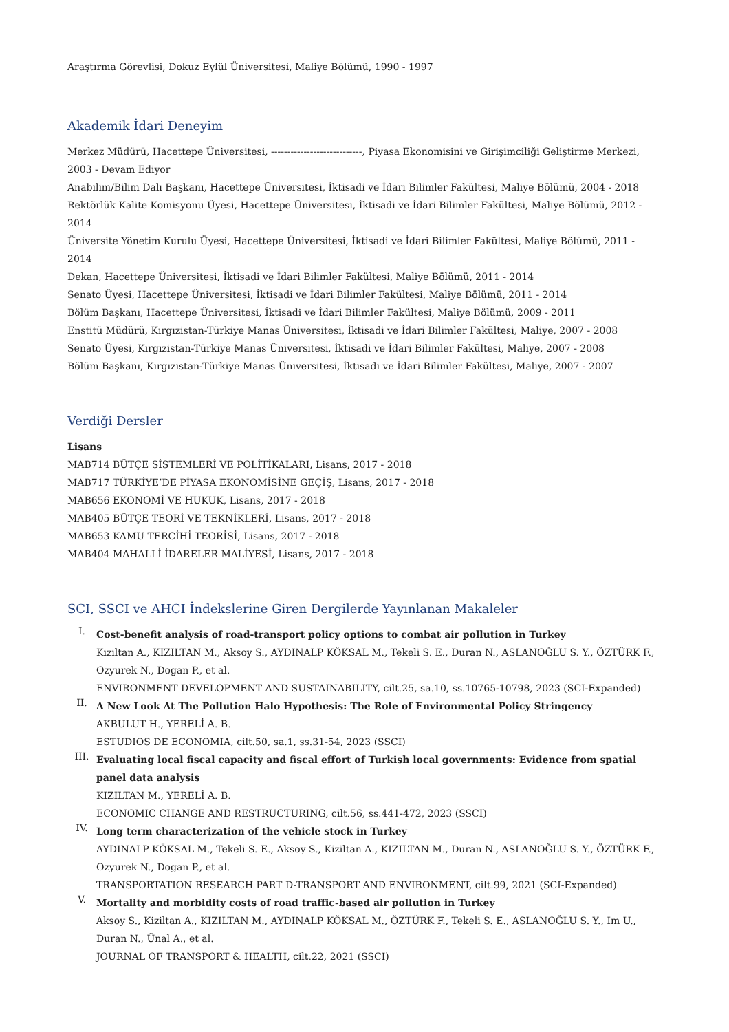Araştırma Görevlisi, Dokuz Eylül Üniversitesi, Maliye Bölümü, 1990 - 1997
Akademik İdari Deneyim
Merkez Müdürü, Hacettepe Üniversitesi, ----------------------------, Piyasa Ekonomisini ve Girişimciliği Geliştirme Merkezi, 2003 - Devam Ediyor
Anabilim/Bilim Dalı Başkanı, Hacettepe Üniversitesi, İktisadi ve İdari Bilimler Fakültesi, Maliye Bölümü, 2004 - 2018
Rektörlük Kalite Komisyonu Üyesi, Hacettepe Üniversitesi, İktisadi ve İdari Bilimler Fakültesi, Maliye Bölümü, 2012 - 2014
Üniversite Yönetim Kurulu Üyesi, Hacettepe Üniversitesi, İktisadi ve İdari Bilimler Fakültesi, Maliye Bölümü, 2011 - 2014
Dekan, Hacettepe Üniversitesi, İktisadi ve İdari Bilimler Fakültesi, Maliye Bölümü, 2011 - 2014
Senato Üyesi, Hacettepe Üniversitesi, İktisadi ve İdari Bilimler Fakültesi, Maliye Bölümü, 2011 - 2014
Bölüm Başkanı, Hacettepe Üniversitesi, İktisadi ve İdari Bilimler Fakültesi, Maliye Bölümü, 2009 - 2011
Enstitü Müdürü, Kırgızistan-Türkiye Manas Üniversitesi, İktisadi ve İdari Bilimler Fakültesi, Maliye, 2007 - 2008
Senato Üyesi, Kırgızistan-Türkiye Manas Üniversitesi, İktisadi ve İdari Bilimler Fakültesi, Maliye, 2007 - 2008
Bölüm Başkanı, Kırgızistan-Türkiye Manas Üniversitesi, İktisadi ve İdari Bilimler Fakültesi, Maliye, 2007 - 2007
Verdiği Dersler
Lisans
MAB714 BÜTÇE SİSTEMLERİ VE POLİTİKALARI, Lisans, 2017 - 2018
MAB717 TÜRKİYE’DE PİYASA EKONOMİSİNE GEÇİŞ, Lisans, 2017 - 2018
MAB656 EKONOMİ VE HUKUK, Lisans, 2017 - 2018
MAB405 BÜTÇE TEORİ VE TEKNİKLERİ, Lisans, 2017 - 2018
MAB653 KAMU TERCİHİ TEORİSİ, Lisans, 2017 - 2018
MAB404 MAHALLİ İDARELER MALİYESİ, Lisans, 2017 - 2018
SCI, SSCI ve AHCI İndekslerine Giren Dergilerde Yayınlanan Makaleler
I.
Cost-benefit analysis of road-transport policy options to combat air pollution in Turkey
Kiziltan A., KIZILTAN M., Aksoy S., AYDINALP KÖKSAL M., Tekeli S. E., Duran N., ASLANOĞLU S. Y., ÖZTÜRK F., Ozyurek N., Dogan P., et al.
ENVIRONMENT DEVELOPMENT AND SUSTAINABILITY, cilt.25, sa.10, ss.10765-10798, 2023 (SCI-Expanded)
II.
A New Look At The Pollution Halo Hypothesis: The Role of Environmental Policy Stringency
AKBULUT H., YERELİ A. B.
ESTUDIOS DE ECONOMIA, cilt.50, sa.1, ss.31-54, 2023 (SSCI)
III.
Evaluating local fiscal capacity and fiscal effort of Turkish local governments: Evidence from spatial panel data analysis
KIZILTAN M., YERELİ A. B.
ECONOMIC CHANGE AND RESTRUCTURING, cilt.56, ss.441-472, 2023 (SSCI)
IV.
Long term characterization of the vehicle stock in Turkey
AYDINALP KÖKSAL M., Tekeli S. E., Aksoy S., Kiziltan A., KIZILTAN M., Duran N., ASLANOĞLU S. Y., ÖZTÜRK F., Ozyurek N., Dogan P., et al.
TRANSPORTATION RESEARCH PART D-TRANSPORT AND ENVIRONMENT, cilt.99, 2021 (SCI-Expanded)
V.
Mortality and morbidity costs of road traffic-based air pollution in Turkey
Aksoy S., Kiziltan A., KIZILTAN M., AYDINALP KÖKSAL M., ÖZTÜRK F., Tekeli S. E., ASLANOĞLU S. Y., Im U., Duran N., Ünal A., et al.
JOURNAL OF TRANSPORT & HEALTH, cilt.22, 2021 (SSCI)